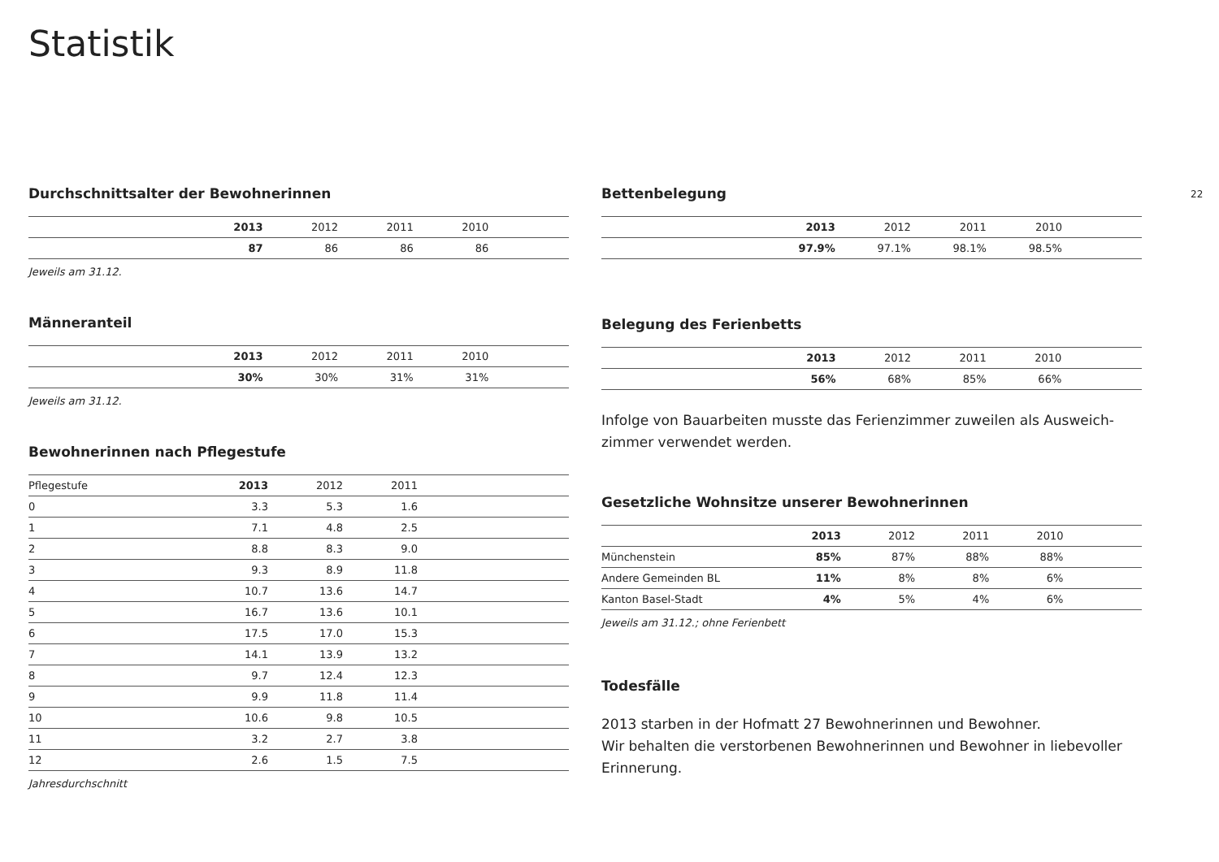Statistik
22
Durchschnittsalter der Bewohnerinnen
| | 2013 | 2012 | 2011 | 2010 | |
| | 87 | 86 | 86 | 86 | |
Jeweils am 31.12.
Männeranteil
| | 2013 | 2012 | 2011 | 2010 | |
| | 30% | 30% | 31% | 31% | |
Jeweils am 31.12.
Bewohnerinnen nach Pflegestufe
| Pflegestufe | 2013 | 2012 | 2011 | |
| 0 | 3.3 | 5.3 | 1.6 | |
| 1 | 7.1 | 4.8 | 2.5 | |
| 2 | 8.8 | 8.3 | 9.0 | |
| 3 | 9.3 | 8.9 | 11.8 | |
| 4 | 10.7 | 13.6 | 14.7 | |
| 5 | 16.7 | 13.6 | 10.1 | |
| 6 | 17.5 | 17.0 | 15.3 | |
| 7 | 14.1 | 13.9 | 13.2 | |
| 8 | 9.7 | 12.4 | 12.3 | |
| 9 | 9.9 | 11.8 | 11.4 | |
| 10 | 10.6 | 9.8 | 10.5 | |
| 11 | 3.2 | 2.7 | 3.8 | |
| 12 | 2.6 | 1.5 | 7.5 | |
Jahresdurchschnitt
Bettenbelegung
| | 2013 | 2012 | 2011 | 2010 | |
| | 97.9% | 97.1% | 98.1% | 98.5% | |
Belegung des Ferienbetts
| | 2013 | 2012 | 2011 | 2010 | |
| | 56% | 68% | 85% | 66% | |
Infolge von Bauarbeiten musste das Ferienzimmer zuweilen als Ausweich-zimmer verwendet werden.
Gesetzliche Wohnsitze unserer Bewohnerinnen
| | 2013 | 2012 | 2011 | 2010 | |
| Münchenstein | 85% | 87% | 88% | 88% | |
| Andere Gemeinden BL | 11% | 8% | 8% | 6% | |
| Kanton Basel-Stadt | 4% | 5% | 4% | 6% | |
Jeweils am 31.12.; ohne Ferienbett
Todesfälle
2013 starben in der Hofmatt 27 Bewohnerinnen und Bewohner.
Wir behalten die verstorbenen Bewohnerinnen und Bewohner in liebevoller Erinnerung.